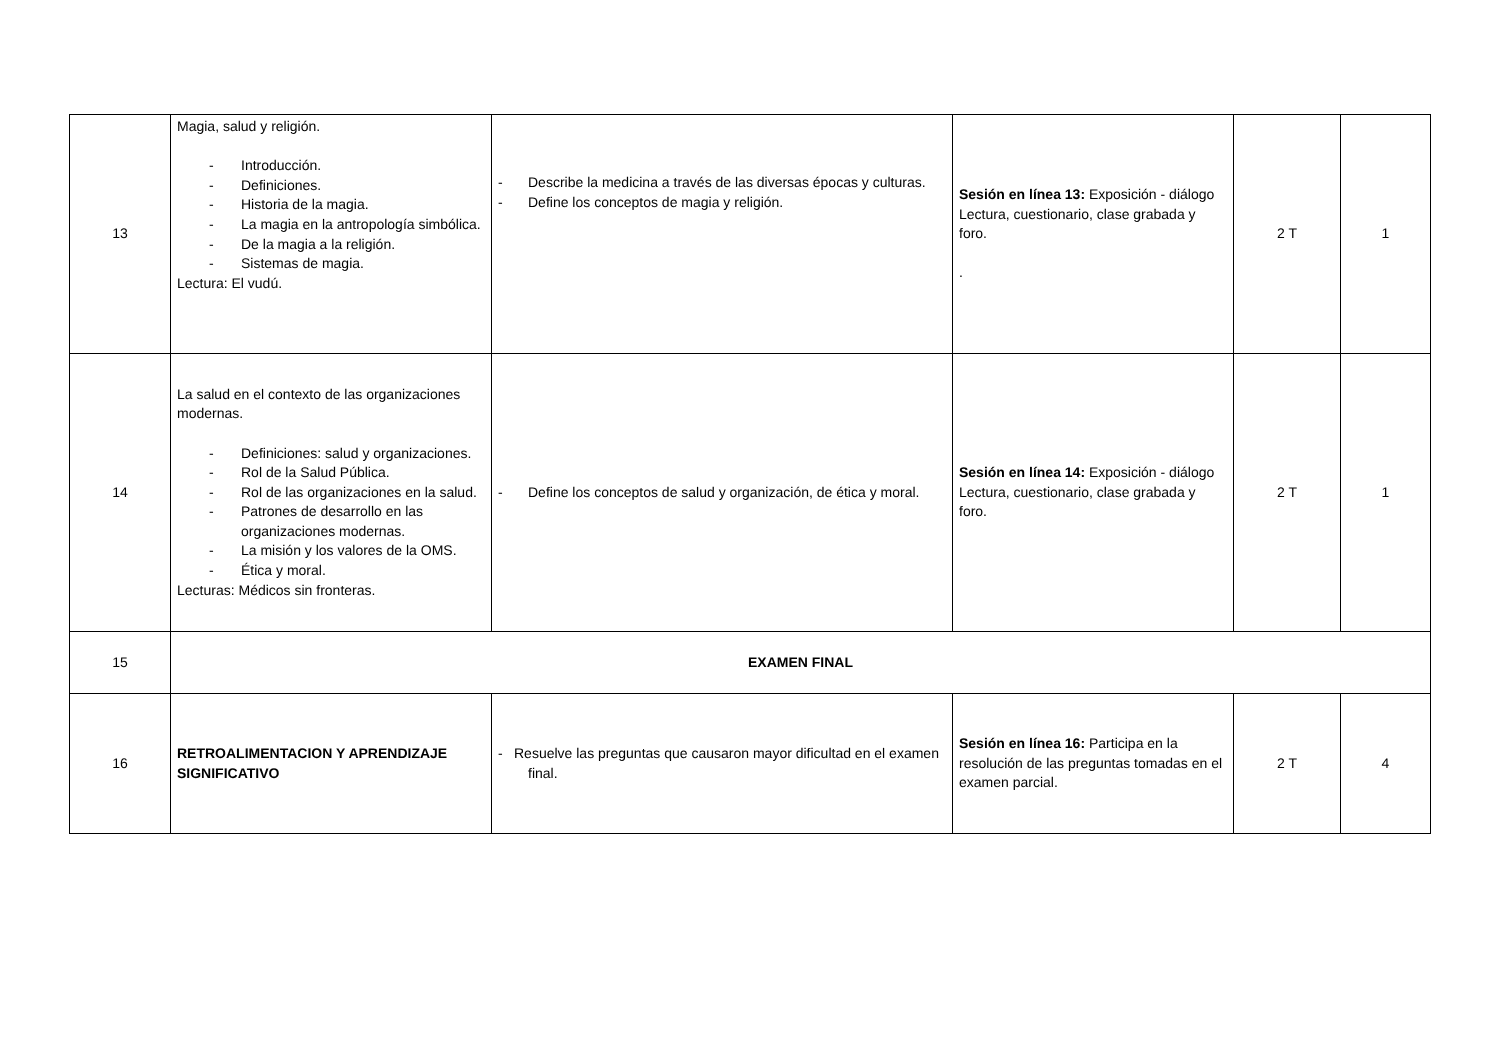| 13 | Magia, salud y religión. - Introducción. - Definiciones. - Historia de la magia. - La magia en la antropología simbólica. - De la magia a la religión. - Sistemas de magia. Lectura: El vudú. | - Describe la medicina a través de las diversas épocas y culturas. - Define los conceptos de magia y religión. | Sesión en línea 13: Exposición - diálogo Lectura, cuestionario, clase grabada y foro. . | 2 T | 1 |
| 14 | La salud en el contexto de las organizaciones modernas. - Definiciones: salud y organizaciones. - Rol de la Salud Pública. - Rol de las organizaciones en la salud. - Patrones de desarrollo en las organizaciones modernas. - La misión y los valores de la OMS. - Ética y moral. Lecturas: Médicos sin fronteras. | - Define los conceptos de salud y organización, de ética y moral. | Sesión en línea 14: Exposición - diálogo Lectura, cuestionario, clase grabada y foro. | 2 T | 1 |
| 15 | EXAMEN FINAL | | | | |
| 16 | RETROALIMENTACION Y APRENDIZAJE SIGNIFICATIVO | - Resuelve las preguntas que causaron mayor dificultad en el examen final. | Sesión en línea 16: Participa en la resolución de las preguntas tomadas en el examen parcial. | 2 T | 4 |